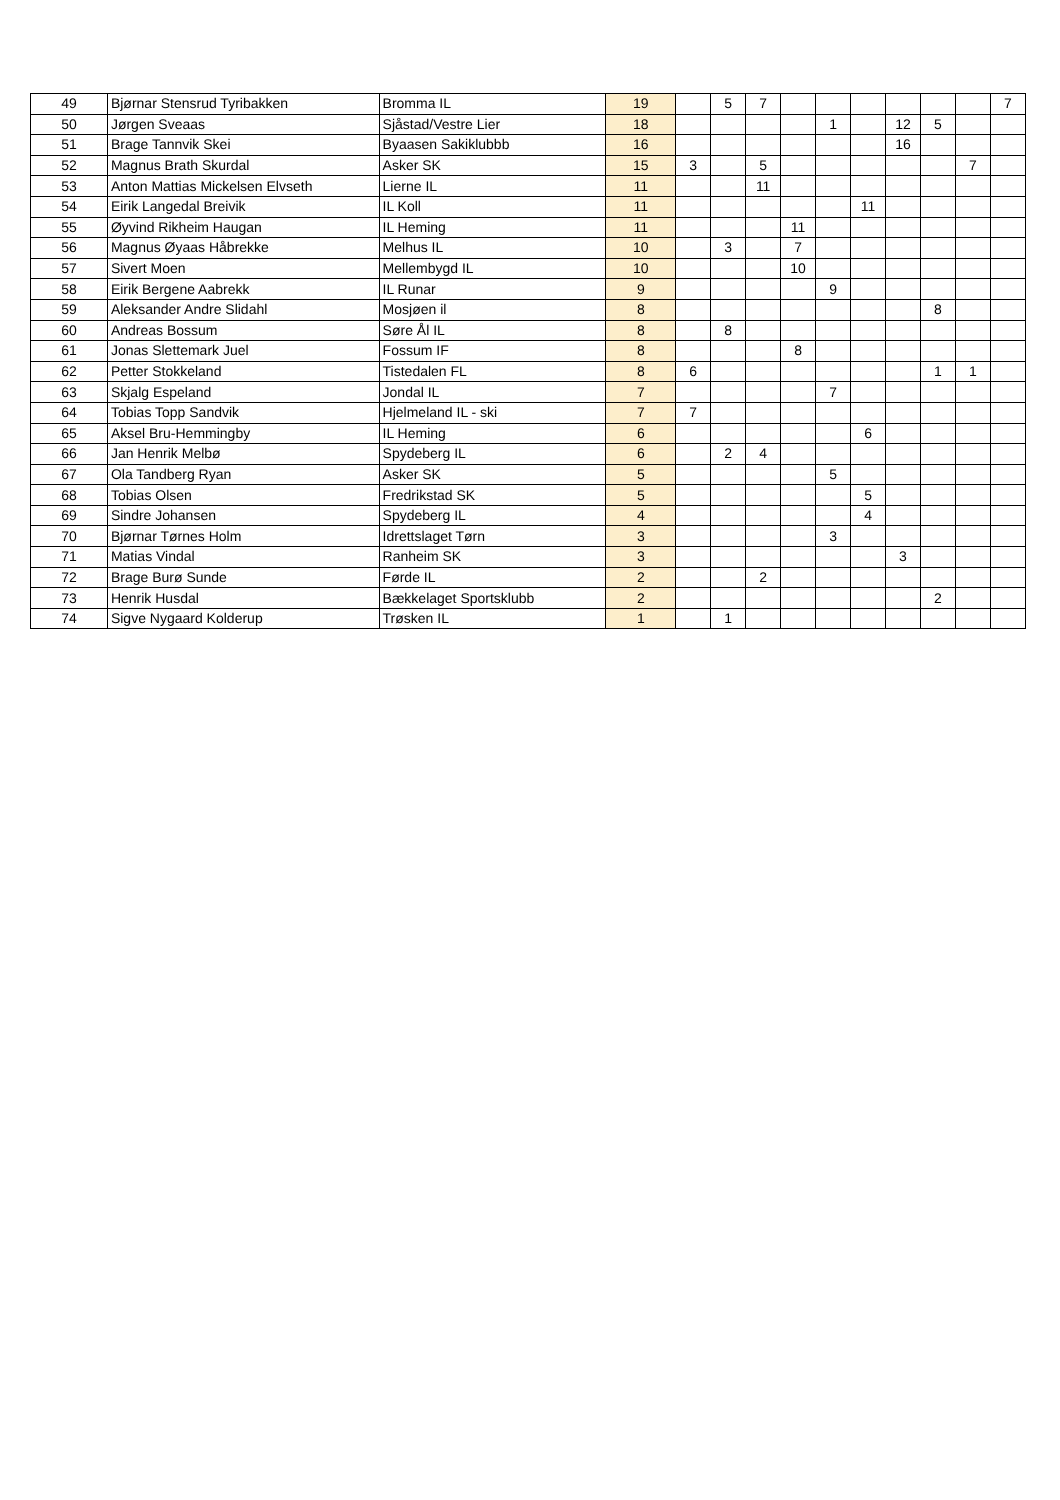| 49 | Bjørnar Stensrud Tyribakken | Bromma IL | 19 | | 5 | 7 | | | | | | | 7 |
| 50 | Jørgen Sveaas | Sjåstad/Vestre Lier | 18 | | | | | 1 | | 12 | 5 | | |
| 51 | Brage Tannvik Skei | Byaasen Sakiklubbb | 16 | | | | | | | 16 | | | |
| 52 | Magnus Brath Skurdal | Asker SK | 15 | 3 | | 5 | | | | | | 7 | |
| 53 | Anton Mattias Mickelsen Elvseth | Lierne IL | 11 | | | 11 | | | | | | | |
| 54 | Eirik Langedal Breivik | IL Koll | 11 | | | | | | 11 | | | | |
| 55 | Øyvind Rikheim Haugan | IL Heming | 11 | | | | 11 | | | | | | |
| 56 | Magnus Øyaas Håbrekke | Melhus IL | 10 | | 3 | | 7 | | | | | | |
| 57 | Sivert Moen | Mellembygd IL | 10 | | | | 10 | | | | | | |
| 58 | Eirik Bergene Aabrekk | IL Runar | 9 | | | | | 9 | | | | | |
| 59 | Aleksander Andre Slidahl | Mosjøen il | 8 | | | | | | | | 8 | | |
| 60 | Andreas Bossum | Søre Ål IL | 8 | | 8 | | | | | | | | |
| 61 | Jonas Slettemark Juel | Fossum IF | 8 | | | | 8 | | | | | | |
| 62 | Petter Stokkeland | Tistedalen FL | 8 | 6 | | | | | | | 1 | 1 | |
| 63 | Skjalg Espeland | Jondal IL | 7 | | | | | 7 | | | | | |
| 64 | Tobias Topp Sandvik | Hjelmeland IL - ski | 7 | 7 | | | | | | | | | |
| 65 | Aksel Bru-Hemmingby | IL Heming | 6 | | | | | | 6 | | | | |
| 66 | Jan Henrik Melbø | Spydeberg IL | 6 | | 2 | 4 | | | | | | | |
| 67 | Ola Tandberg Ryan | Asker SK | 5 | | | | | 5 | | | | | |
| 68 | Tobias Olsen | Fredrikstad SK | 5 | | | | | | 5 | | | | |
| 69 | Sindre Johansen | Spydeberg IL | 4 | | | | | | 4 | | | | |
| 70 | Bjørnar Tørnes Holm | Idrettslaget Tørn | 3 | | | | | 3 | | | | | |
| 71 | Matias Vindal | Ranheim SK | 3 | | | | | | | 3 | | | |
| 72 | Brage Burø Sunde | Førde IL | 2 | | | 2 | | | | | | | |
| 73 | Henrik Husdal | Bækkelaget Sportsklubb | 2 | | | | | | | | 2 | | |
| 74 | Sigve Nygaard Kolderup | Trøsken IL | 1 | | 1 | | | | | | | | |